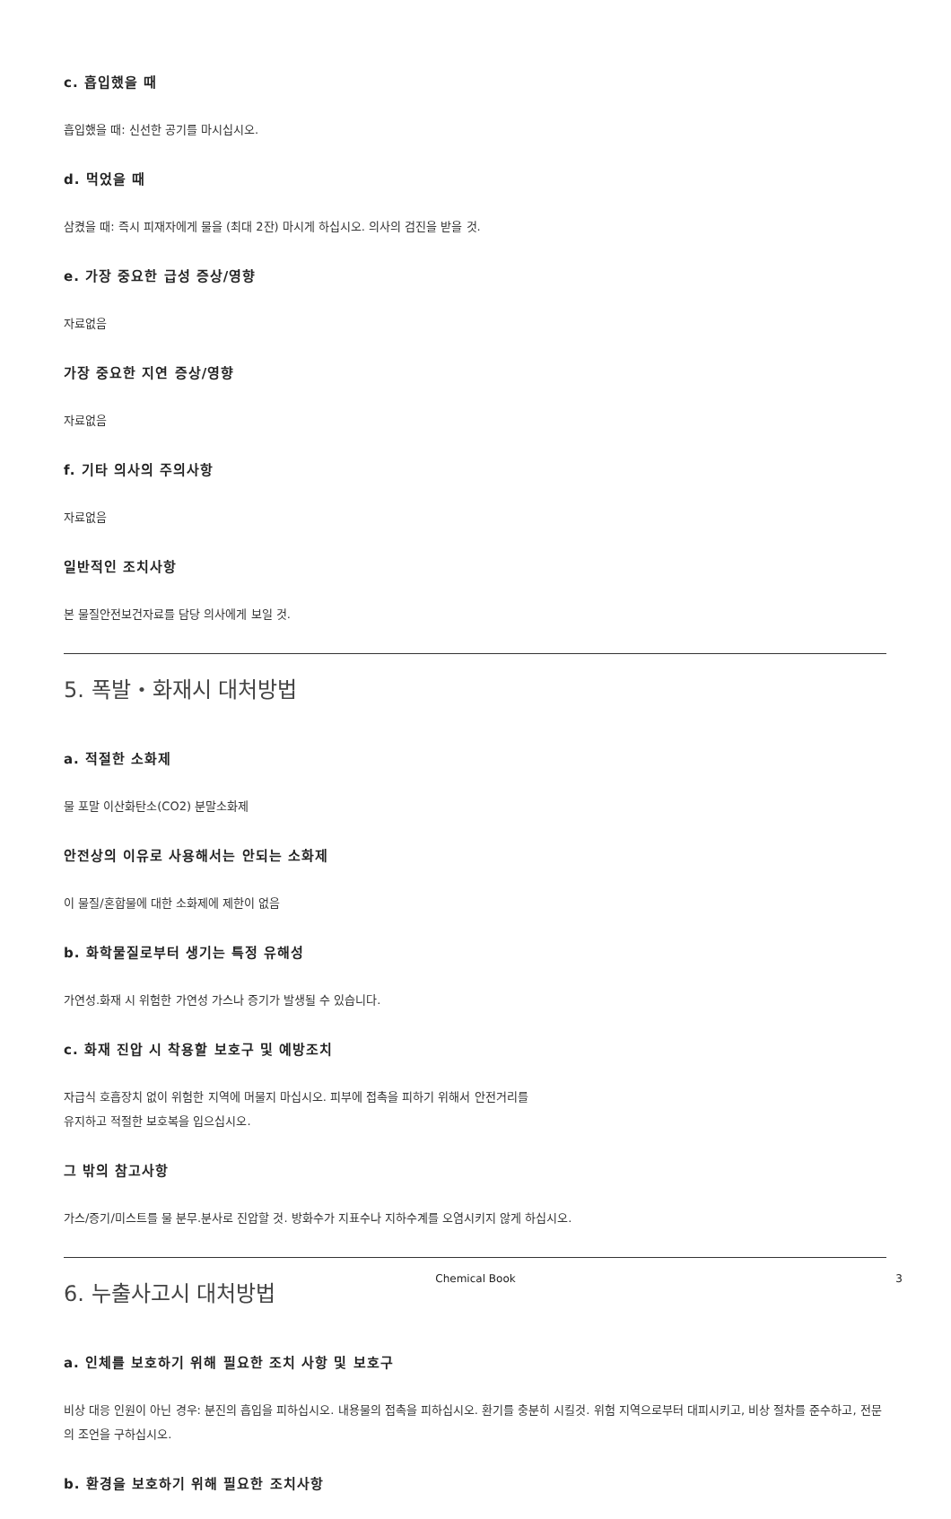c. 흡입했을 때
흡입했을 때: 신선한 공기를 마시십시오.
d. 먹었을 때
삼켰을 때: 즉시 피재자에게 물을 (최대 2잔) 마시게 하십시오. 의사의 검진을 받을 것.
e. 가장 중요한 급성 증상/영향
자료없음
가장 중요한 지연 증상/영향
자료없음
f. 기타 의사의 주의사항
자료없음
일반적인 조치사항
본 물질안전보건자료를 담당 의사에게 보일 것.
5. 폭발・화재시 대처방법
a. 적절한 소화제
물 포말 이산화탄소(CO2) 분말소화제
안전상의 이유로 사용해서는 안되는 소화제
이 물질/혼합물에 대한 소화제에 제한이 없음
b. 화학물질로부터 생기는 특정 유해성
가연성.화재 시 위험한 가연성 가스나 증기가 발생될 수 있습니다.
c. 화재 진압 시 착용할 보호구 및 예방조치
자급식 호흡장치 없이 위험한 지역에 머물지 마십시오. 피부에 접촉을 피하기 위해서 안전거리를
유지하고 적절한 보호복을 입으십시오.
그 밖의 참고사항
가스/증기/미스트를 물 분무.분사로 진압할 것. 방화수가 지표수나 지하수계를 오염시키지 않게 하십시오.
6. 누출사고시 대처방법
a. 인체를 보호하기 위해 필요한 조치 사항 및 보호구
비상 대응 인원이 아닌 경우: 분진의 흡입을 피하십시오. 내용물의 접촉을 피하십시오. 환기를 충분히 시킬것. 위험 지역으로부터 대피시키고, 비상 절차를 준수하고, 전문의 조언을 구하십시오.
b. 환경을 보호하기 위해 필요한 조치사항
Chemical Book 3